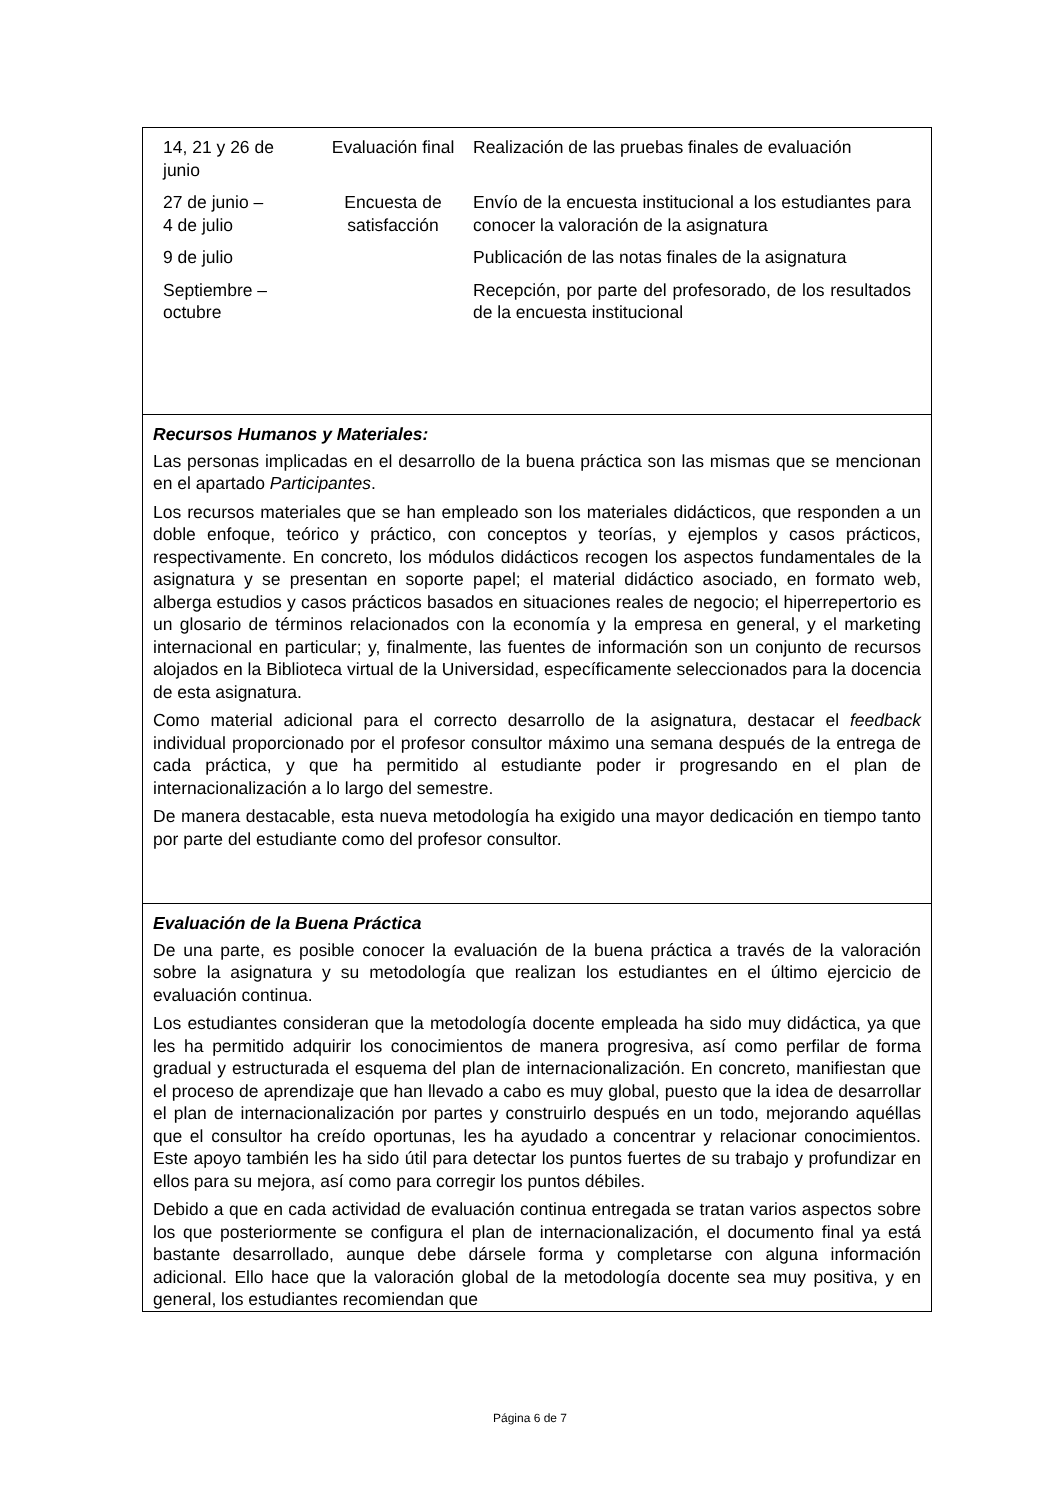| 14, 21 y 26 de junio | Evaluación final | Realización de las pruebas finales de evaluación |
| 27 de junio – 4 de julio | Encuesta de satisfacción | Envío de la encuesta institucional a los estudiantes para conocer la valoración de la asignatura |
| 9 de julio | | Publicación de las notas finales de la asignatura |
| Septiembre – octubre | | Recepción, por parte del profesorado, de los resultados de la encuesta institucional |
Recursos Humanos y Materiales:
Las personas implicadas en el desarrollo de la buena práctica son las mismas que se mencionan en el apartado Participantes.
Los recursos materiales que se han empleado son los materiales didácticos, que responden a un doble enfoque, teórico y práctico, con conceptos y teorías, y ejemplos y casos prácticos, respectivamente. En concreto, los módulos didácticos recogen los aspectos fundamentales de la asignatura y se presentan en soporte papel; el material didáctico asociado, en formato web, alberga estudios y casos prácticos basados en situaciones reales de negocio; el hiperrepertorio es un glosario de términos relacionados con la economía y la empresa en general, y el marketing internacional en particular; y, finalmente, las fuentes de información son un conjunto de recursos alojados en la Biblioteca virtual de la Universidad, específicamente seleccionados para la docencia de esta asignatura.
Como material adicional para el correcto desarrollo de la asignatura, destacar el feedback individual proporcionado por el profesor consultor máximo una semana después de la entrega de cada práctica, y que ha permitido al estudiante poder ir progresando en el plan de internacionalización a lo largo del semestre.
De manera destacable, esta nueva metodología ha exigido una mayor dedicación en tiempo tanto por parte del estudiante como del profesor consultor.
Evaluación de la Buena Práctica
De una parte, es posible conocer la evaluación de la buena práctica a través de la valoración sobre la asignatura y su metodología que realizan los estudiantes en el último ejercicio de evaluación continua.
Los estudiantes consideran que la metodología docente empleada ha sido muy didáctica, ya que les ha permitido adquirir los conocimientos de manera progresiva, así como perfilar de forma gradual y estructurada el esquema del plan de internacionalización. En concreto, manifiestan que el proceso de aprendizaje que han llevado a cabo es muy global, puesto que la idea de desarrollar el plan de internacionalización por partes y construirlo después en un todo, mejorando aquéllas que el consultor ha creído oportunas, les ha ayudado a concentrar y relacionar conocimientos. Este apoyo también les ha sido útil para detectar los puntos fuertes de su trabajo y profundizar en ellos para su mejora, así como para corregir los puntos débiles.
Debido a que en cada actividad de evaluación continua entregada se tratan varios aspectos sobre los que posteriormente se configura el plan de internacionalización, el documento final ya está bastante desarrollado, aunque debe dársele forma y completarse con alguna información adicional. Ello hace que la valoración global de la metodología docente sea muy positiva, y en general, los estudiantes recomiendan que
Página 6 de 7